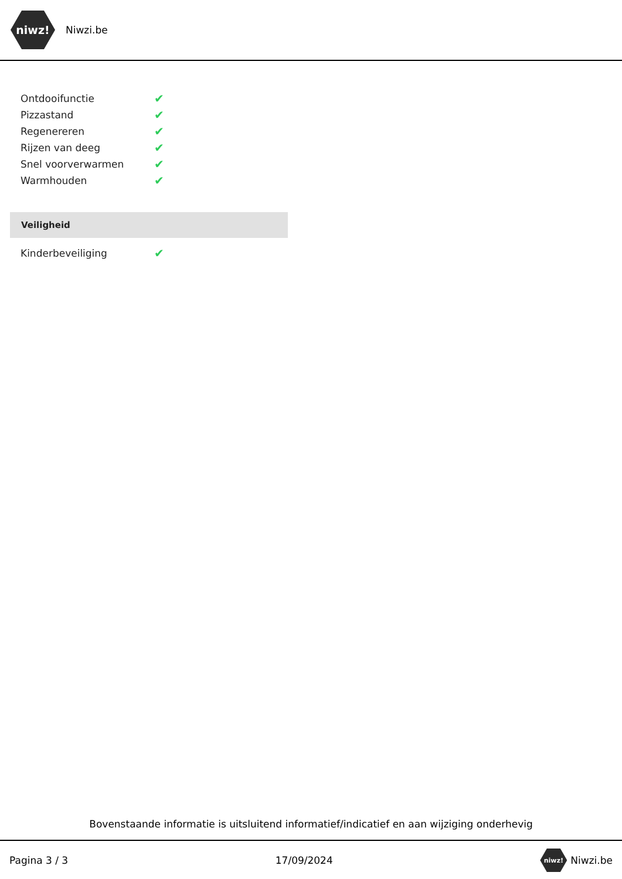niwz!
Niwzi.be
| Ontdooifunctie | ✔ |
| Pizzastand | ✔ |
| Regenereren | ✔ |
| Rijzen van deeg | ✔ |
| Snel voorverwarmen | ✔ |
| Warmhouden | ✔ |
Veiligheid
| Kinderbeveiliging | ✔ |
Bovenstaande informatie is uitsluitend informatief/indicatief en aan wijziging onderhevig
Pagina 3 / 3 17/09/2024
niwz!
Niwzi.be